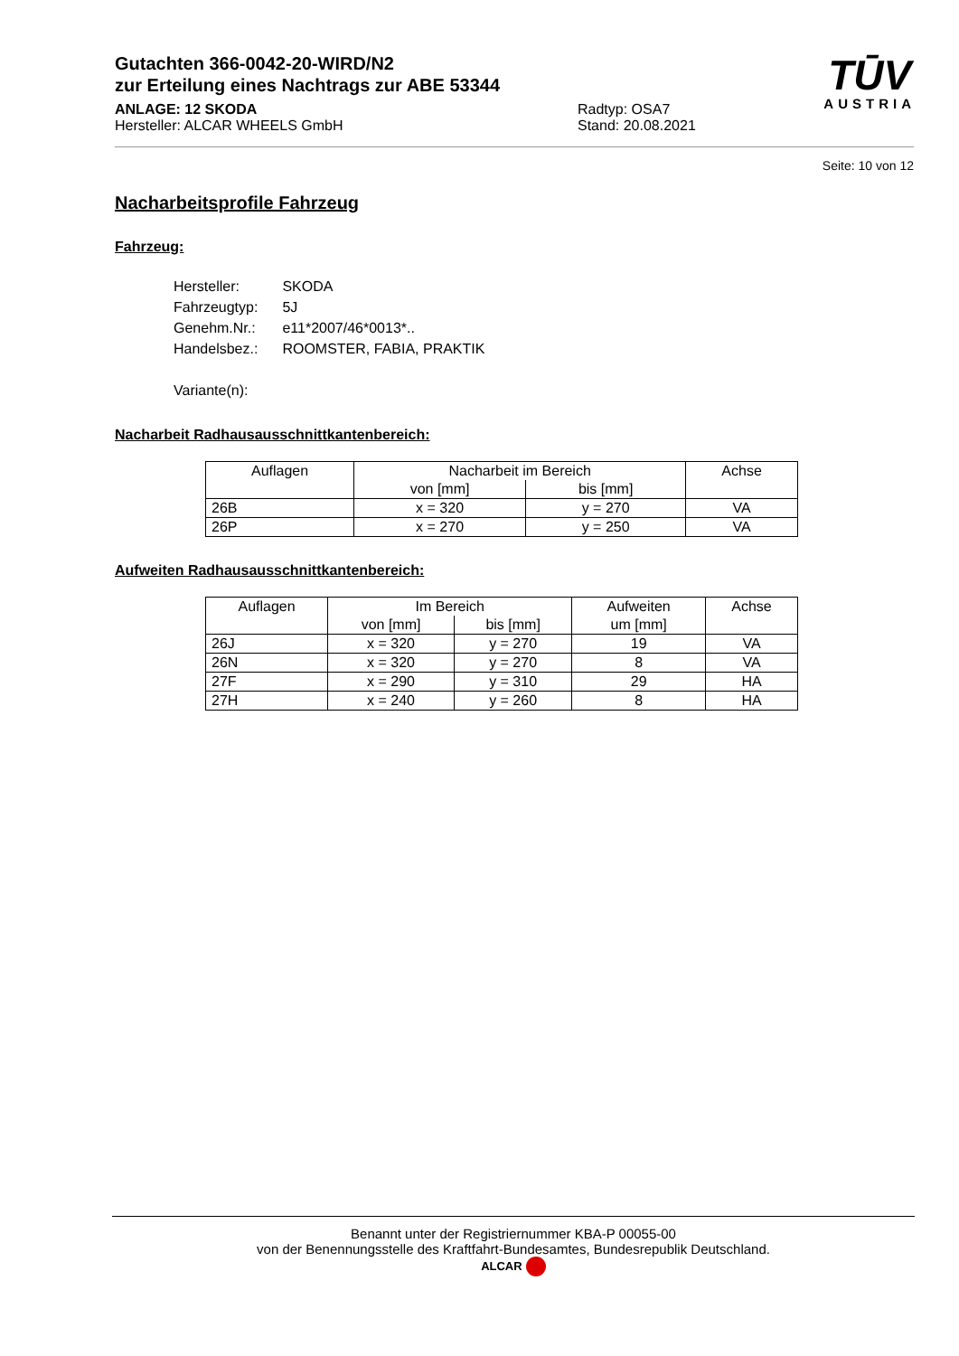TŪV
AUSTRIA
Gutachten 366-0042-20-WIRD/N2
zur Erteilung eines Nachtrags zur ABE 53344
ANLAGE: 12 SKODA
Hersteller: ALCAR WHEELS GmbH
Radtyp: OSA7
Stand: 20.08.2021
Seite: 10 von 12
Nacharbeitsprofile Fahrzeug
Fahrzeug:
| Hersteller: | SKODA |
| Fahrzeugtyp: | 5J |
| Genehm.Nr.: | e11*2007/46*0013*.. |
| Handelsbez.: | ROOMSTER, FABIA, PRAKTIK |
| Variante(n): | |
Nacharbeit Radhausausschnittkantenbereich:
| Auflagen | Nacharbeit im Bereich | | Achse |
| --- | --- | --- | --- |
| | von [mm] | bis [mm] | |
| 26B | x = 320 | y = 270 | VA |
| 26P | x = 270 | y = 250 | VA |
Aufweiten Radhausausschnittkantenbereich:
| Auflagen | Im Bereich | | Aufweiten | Achse |
| --- | --- | --- | --- | --- |
| | von [mm] | bis [mm] | um [mm] | |
| 26J | x = 320 | y = 270 | 19 | VA |
| 26N | x = 320 | y = 270 | 8 | VA |
| 27F | x = 290 | y = 310 | 29 | HA |
| 27H | x = 240 | y = 260 | 8 | HA |
Benannt unter der Registriernummer KBA-P 00055-00
von der Benennungsstelle des Kraftfahrt-Bundesamtes, Bundesrepublik Deutschland.
ALCAR